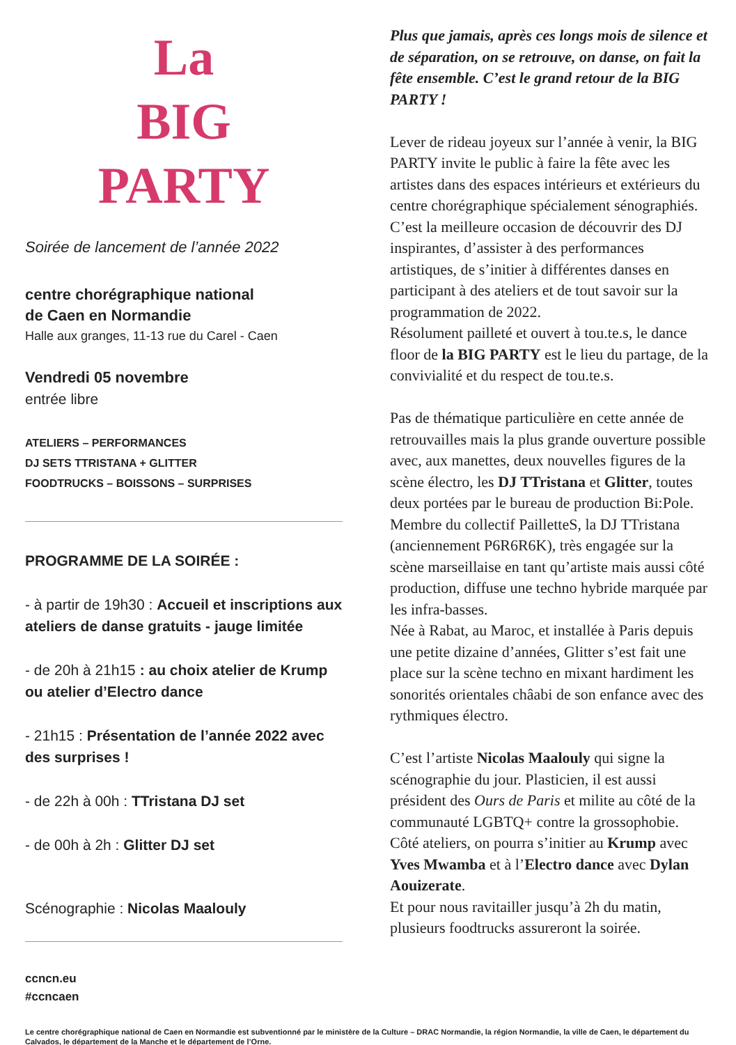La
BIG
PARTY
Soirée de lancement de l’année 2022
centre chorégraphique national
de Caen en Normandie
Halle aux granges, 11-13 rue du Carel - Caen
Vendredi 05 novembre
entrée libre
ATELIERS – PERFORMANCES
DJ SETS TTRISTANA + GLITTER
FOODTRUCKS – BOISSONS – SURPRISES
PROGRAMME DE LA SOIRÉE :
- à partir de 19h30 : Accueil et inscriptions aux ateliers de danse gratuits - jauge limitée
- de 20h à 21h15 : au choix atelier de Krump ou atelier d’Electro dance
- 21h15 : Présentation de l’année 2022 avec des surprises !
- de 22h à 00h : TTristana DJ set
- de 00h à 2h : Glitter DJ set
Scénographie : Nicolas Maalouly
ccncn.eu
#ccncaen
Plus que jamais, après ces longs mois de silence et de séparation, on se retrouve, on danse, on fait la fête ensemble. C’est le grand retour de la BIG PARTY !
Lever de rideau joyeux sur l’année à venir, la BIG PARTY invite le public à faire la fête avec les artistes dans des espaces intérieurs et extérieurs du centre chorégraphique spécialement sénographiés. C’est la meilleure occasion de découvrir des DJ inspirantes, d’assister à des performances artistiques, de s’initier à différentes danses en participant à des ateliers et de tout savoir sur la programmation de 2022.
Résolument pailleté et ouvert à tou.te.s, le dance floor de la BIG PARTY est le lieu du partage, de la convivialité et du respect de tou.te.s.
Pas de thématique particulière en cette année de retrouvailles mais la plus grande ouverture possible avec, aux manettes, deux nouvelles figures de la scène électro, les DJ TTristana et Glitter, toutes deux portées par le bureau de production Bi:Pole.
Membre du collectif PailletteS, la DJ TTristana (anciennement P6R6R6K), très engagée sur la scène marseillaise en tant qu’artiste mais aussi côté production, diffuse une techno hybride marquée par les infra-basses.
Née à Rabat, au Maroc, et installée à Paris depuis une petite dizaine d’années, Glitter s’est fait une place sur la scène techno en mixant hardiment les sonorités orientales châabi de son enfance avec des rythmiques électro.
C’est l’artiste Nicolas Maalouly qui signe la scénographie du jour. Plasticien, il est aussi président des Ours de Paris et milite au côté de la communauté LGBTQ+ contre la grossophobie. Côté ateliers, on pourra s’initier au Krump avec Yves Mwamba et à l’Electro dance avec Dylan Aouizerate.
Et pour nous ravitailler jusqu’à 2h du matin, plusieurs foodtrucks assureront la soirée.
Le centre chorégraphique national de Caen en Normandie est subventionné par le ministère de la Culture – DRAC Normandie, la région Normandie, la ville de Caen, le département du Calvados, le département de la Manche et le département de l’Orne.